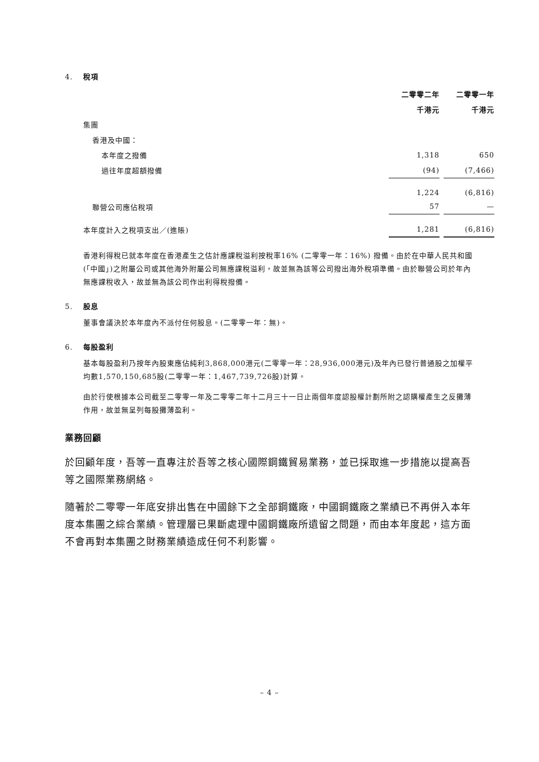4. 稅項
| | 二零零二年 | | 二零零一年 | |
| | 千港元 | | 千港元 | |
| 集團 | | | | |
| 香港及中國： | | | | |
| 本年度之撥備 | 1,318 | | 650 | |
| 過往年度超額撥備 | (94) | | (7,466) | |
| | 1,224 | | (6,816) | |
| 聯營公司應佔稅項 | 57 | | — | |
| 本年度計入之稅項支出／(進賬) | 1,281 | | (6,816) | |
香港利得稅已就本年度在香港產生之估計應課稅溢利按稅率16% (二零零一年：16%) 撥備。由於在中華人民共和國(「中國」)之附屬公司或其他海外附屬公司無應課稅溢利，故並無為該等公司撥出海外稅項準備。由於聯營公司於年內無應課稅收入，故並無為該公司作出利得稅撥備。
5. 股息
董事會議決於本年度內不派付任何股息。(二零零一年：無)。
6. 每股盈利
基本每股盈利乃按年內股東應佔純利3,868,000港元(二零零一年：28,936,000港元)及年內已發行普通股之加權平均數1,570,150,685股(二零零一年：1,467,739,726股)計算。
由於行使根據本公司截至二零零一年及二零零二年十二月三十一日止兩個年度認股權計劃所附之認購權產生之反攤薄作用，故並無呈列每股攤薄盈利。
業務回顧
於回顧年度，吾等一直專注於吾等之核心國際鋼鐵貿易業務，並已採取進一步措施以提高吾等之國際業務網絡。
隨著於二零零一年底安排出售在中國餘下之全部鋼鐵廠，中國鋼鐵廠之業績已不再併入本年度本集團之綜合業績。管理層已果斷處理中國鋼鐵廠所遺留之問題，而由本年度起，這方面不會再對本集團之財務業績造成任何不利影響。
– 4 –